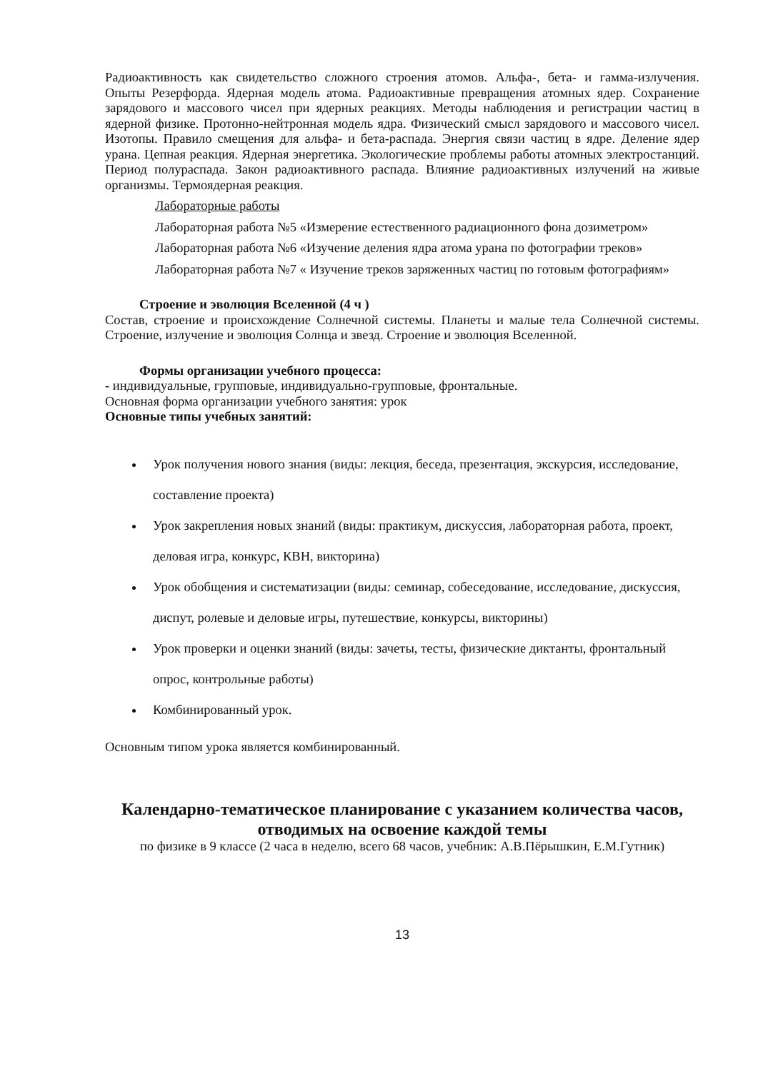Радиоактивность как свидетельство сложного строения атомов. Альфа-, бета- и гамма-излучения. Опыты Резерфорда. Ядерная модель атома. Радиоактивные превращения атомных ядер. Сохранение зарядового и массового чисел при ядерных реакциях. Методы наблюдения и регистрации частиц в ядерной физике. Протонно-нейтронная модель ядра. Физический смысл зарядового и массового чисел. Изотопы. Правило смещения для альфа- и бета-распада. Энергия связи частиц в ядре. Деление ядер урана. Цепная реакция. Ядерная энергетика. Экологические проблемы работы атомных электростанций. Период полураспада. Закон радиоактивного распада. Влияние радиоактивных излучений на живые организмы. Термоядерная реакция.
Лабораторные работы
Лабораторная работа №5 «Измерение естественного радиационного фона дозиметром»
Лабораторная работа №6 «Изучение деления ядра атома урана по фотографии треков»
Лабораторная работа №7 « Изучение треков заряженных частиц по готовым фотографиям»
Строение и эволюция Вселенной (4 ч )
Состав, строение и происхождение Солнечной системы. Планеты и малые тела Солнечной системы. Строение, излучение и эволюция Солнца и звезд. Строение и эволюция Вселенной.
Формы организации учебного процесса:
- индивидуальные, групповые, индивидуально-групповые, фронтальные.
Основная форма организации учебного занятия: урок
Основные типы учебных занятий:
Урок получения нового знания (виды: лекция, беседа, презентация, экскурсия, исследование, составление проекта)
Урок закрепления новых знаний (виды: практикум, дискуссия, лабораторная работа, проект, деловая игра, конкурс, КВН, викторина)
Урок обобщения и систематизации (виды: семинар, собеседование, исследование, дискуссия, диспут, ролевые и деловые игры, путешествие, конкурсы, викторины)
Урок проверки и оценки знаний (виды: зачеты, тесты, физические диктанты, фронтальный опрос, контрольные работы)
Комбинированный урок.
Основным типом урока является комбинированный.
Календарно-тематическое планирование с указанием количества часов, отводимых на освоение каждой темы
по физике в 9 классе (2 часа в неделю, всего 68 часов, учебник: А.В.Пёрышкин, Е.М.Гутник)
13